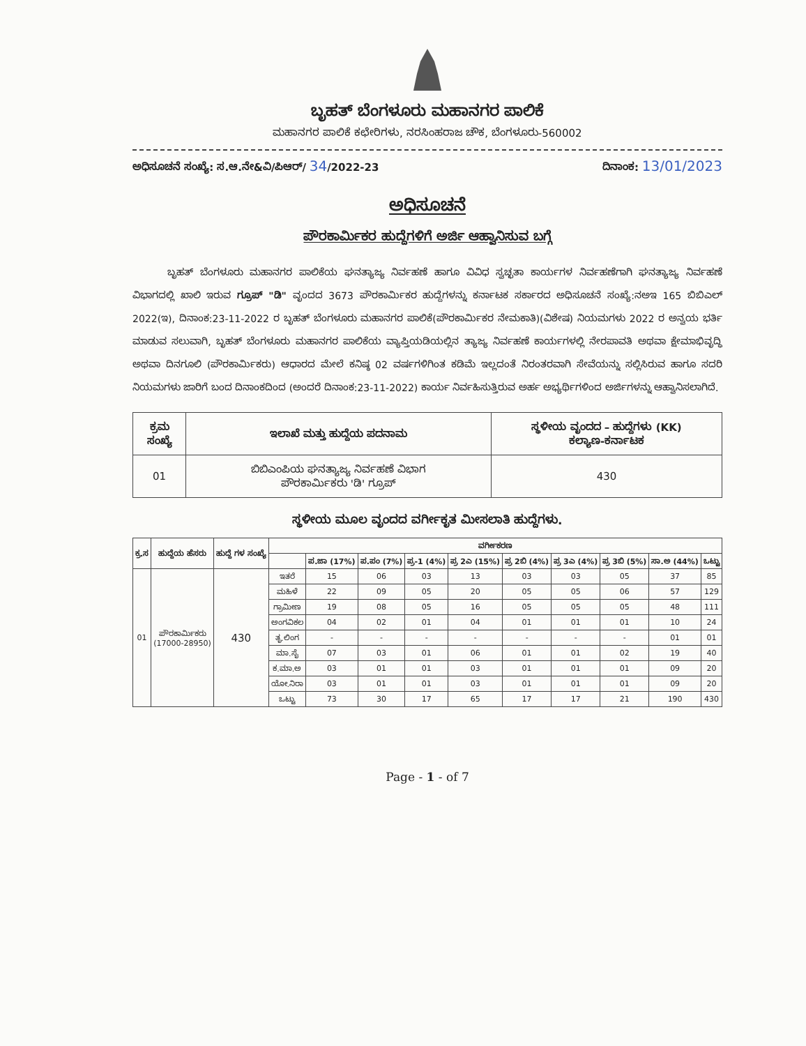ಬೃಹತ್ ಬೆಂಗಳೂರು ಮಹಾನಗರ ಪಾಲಿಕೆ
ಮಹಾನಗರ ಪಾಲಿಕೆ ಕಛೇರಿಗಳು, ನರಸಿಂಹರಾಜ ಚೌಕ, ಬೆಂಗಳೂರು-560002
ಅಧಿಸೂಚನೆ ಸಂಖ್ಯೆ: ಸ.ಆ.ನೇ&ವಿ/ಪಿಆರ್/ 34/2022-23 ದಿನಾಂಕ: 13/01/2023
ಅಧಿಸೂಚನೆ
ಪೌರಕಾರ್ಮಿಕರ ಹುದ್ದೆಗಳಿಗೆ ಅರ್ಜಿ ಆಹ್ವಾನಿಸುವ ಬಗ್ಗೆ
ಬೃಹತ್ ಬೆಂಗಳೂರು ಮಹಾನಗರ ಪಾಲಿಕೆಯ ಘನತ್ಯಾಜ್ಯ ನಿರ್ವಹಣೆ ಹಾಗೂ ವಿವಿಧ ಸ್ವಚ್ಛತಾ ಕಾರ್ಯಗಳ ನಿರ್ವಹಣೆಗಾಗಿ ಘನತ್ಯಾಜ್ಯ ನಿರ್ವಹಣೆ ವಿಭಾಗದಲ್ಲಿ ಖಾಲಿ ಇರುವ ಗ್ರೂಪ್ "ಡಿ" ವೃಂದದ 3673 ಪೌರಕಾರ್ಮಿಕರ ಹುದ್ದೆಗಳನ್ನು ಕರ್ನಾಟಕ ಸರ್ಕಾರದ ಅಧಿಸೂಚನೆ ಸಂಖ್ಯೆ:ನಅಇ 165 ಬಿಬಿಎಲ್ 2022(ಇ), ದಿನಾಂಕ:23-11-2022 ರ ಬೃಹತ್ ಬೆಂಗಳೂರು ಮಹಾನಗರ ಪಾಲಿಕೆ(ಪೌರಕಾರ್ಮಿಕರ ನೇಮಕಾತಿ)(ವಿಶೇಷ) ನಿಯಮಗಳು 2022 ರ ಅನ್ವಯ ಭರ್ತಿ ಮಾಡುವ ಸಲುವಾಗಿ, ಬೃಹತ್ ಬೆಂಗಳೂರು ಮಹಾನಗರ ಪಾಲಿಕೆಯ ವ್ಯಾಪ್ತಿಯಡಿಯಲ್ಲಿನ ತ್ಯಾಜ್ಯ ನಿರ್ವಹಣೆ ಕಾರ್ಯಗಳಲ್ಲಿ ನೇರಪಾವತಿ ಅಥವಾ ಕ್ಷೇಮಾಭಿವೃದ್ಧಿ ಅಥವಾ ದಿನಗೂಲಿ (ಪೌರಕಾರ್ಮಿಕರು) ಆಧಾರದ ಮೇಲೆ ಕನಿಷ್ಠ 02 ವರ್ಷಗಳಿಗಿಂತ ಕಡಿಮೆ ಇಲ್ಲದಂತೆ ನಿರಂತರವಾಗಿ ಸೇವೆಯನ್ನು ಸಲ್ಲಿಸಿರುವ ಹಾಗೂ ಸದರಿ ನಿಯಮಗಳು ಜಾರಿಗೆ ಬಂದ ದಿನಾಂಕದಿಂದ (ಅಂದರೆ ದಿನಾಂಕ:23-11-2022) ಕಾರ್ಯ ನಿರ್ವಹಿಸುತ್ತಿರುವ ಅರ್ಹ ಅಭ್ಯರ್ಥಿಗಳಿಂದ ಅರ್ಜಿಗಳನ್ನು ಆಹ್ವಾನಿಸಲಾಗಿದೆ.
| ಕ್ರಮ ಸಂಖ್ಯೆ | ಇಲಾಖೆ ಮತ್ತು ಹುದ್ದೆಯ ಪದನಾಮ | ಸ್ಥಳೀಯ ವೃಂದದ – ಹುದ್ದೆಗಳು (KK) ಕಲ್ಯಾಣ-ಕರ್ನಾಟಕ |
| --- | --- | --- |
| 01 | ಬಿಬಿಎಂಪಿಯ ಘನತ್ಯಾಜ್ಯ ನಿರ್ವಹಣೆ ವಿಭಾಗ ಪೌರಕಾರ್ಮಿಕರು 'ಡಿ' ಗ್ರೂಪ್ | 430 |
ಸ್ಥಳೀಯ ಮೂಲ ವೃಂದದ ವರ್ಗೀಕೃತ ಮೀಸಲಾತಿ ಹುದ್ದೆಗಳು.
| ಕ್ರ.ಸ | ಹುದ್ದೆಯ ಹೆಸರು | ಹುದ್ದೆ ಗಳ ಸಂಖ್ಯೆ | ವರ್ಗೀಕರಣ | | | | | | | | | |
| --- | --- | --- | --- | --- | --- | --- | --- | --- | --- | --- | --- | --- |
| | | | | ಪ.ಜಾ (17%) | ಪ.ಪಂ (7%) | ಪ್ರ-1 (4%) | ಪ್ರ 2ಎ (15%) | ಪ್ರ 2ಬಿ (4%) | ಪ್ರ 3ಎ (4%) | ಪ್ರ 3ಬಿ (5%) | ಸಾ.ಅ (44%) | ಒಟ್ಟು |
| 01 | ಪೌರಕಾರ್ಮಿಕರು (17000-28950) | 430 | ಇತರೆ | 15 | 06 | 03 | 13 | 03 | 03 | 05 | 37 | 85 |
| | | | ಮಹಿಳೆ | 22 | 09 | 05 | 20 | 05 | 05 | 06 | 57 | 129 |
| | | | ಗ್ರಾಮೀಣ | 19 | 08 | 05 | 16 | 05 | 05 | 05 | 48 | 111 |
| | | | ಅಂಗವಿಕಲ | 04 | 02 | 01 | 04 | 01 | 01 | 01 | 10 | 24 |
| | | | ತೃ.ಲಿಂಗ | - | - | - | - | - | - | - | 01 | 01 |
| | | | ಮಾ.ಸೈ | 07 | 03 | 01 | 06 | 01 | 01 | 02 | 19 | 40 |
| | | | ಕ.ಮಾ.ಅ | 03 | 01 | 01 | 03 | 01 | 01 | 01 | 09 | 20 |
| | | | ಯೋ.ನಿರಾ | 03 | 01 | 01 | 03 | 01 | 01 | 01 | 09 | 20 |
| | | | ಒಟ್ಟು | 73 | 30 | 17 | 65 | 17 | 17 | 21 | 190 | 430 |
Page - 1 - of 7